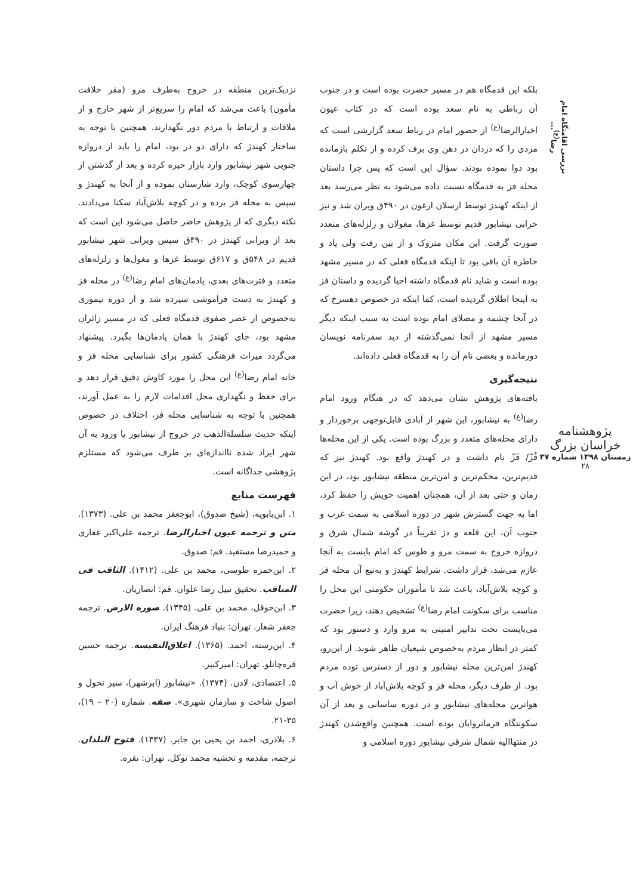بررسی اقامتگاه امام رضا<sup>(ع)</sup>...
پژوهشنامه خراسان بزرگ
زمستان ۱۳۹۸ شماره ۳۷
۲۸
بلکه این قدمگاه هم در مسیر حضرت بوده است و در جنوب آن رباطی به نام سعد بوده است که در کتاب عیون اخبارالرضا<sup>(ع)</sup> از حضور امام در رباط سعد گزارشی است که مردی را که دزدان در دهن وی برف کرده و از تکلم بازمانده بود دوا نموده بودند. سؤال این است که پس چرا داستان محله فز به قدمگاه نسبت داده می‌شود به نظر می‌رسد بعد از اینکه کهندژ توسط ارسلان ارغون در ۴۹۰ق ویران شد و نیز خرابی نیشابور قدیم توسط غزها، مغولان و زلزله‌های متعدد صورت گرفت. این مکان متروک و از بین رفت ولی یاد و خاطره آن باقی بود تا اینکه قدمگاه فعلی که در مسیر مشهد بوده است و شاید نام قدمگاه داشته احیا گردیده و داستان فز به اینجا اطلاق گردیده است، کما اینکه در خصوص دهسرخ که در آنجا چشمه و مصلای امام بوده است به سبب اینکه دیگر مسیر مشهد از آنجا نمی‌گذشته از دید سفرنامه نویسان دورمانده و بعضی نام آن را به قدمگاه فعلی داده‌اند.
نتیجه‌گیری
یافته‌های پژوهش نشان می‌دهد که در هنگام ورود امام رضا<sup>(ع)</sup> به نیشابور، این شهر از آبادی قابل‌توجهی برخوردار و دارای محله‌های متعدد و بزرگ بوده است. یکی از این محله‌ها فُزّ/ فَزّ نام داشت و در کهندژ واقع بود. کهندژ نیز که قدیم‌ترین، محکم‌ترین و امن‌ترین منطقه نیشابور بود، در این زمان و حتی بعد از آن، همچنان اهمیت خویش را حفظ کرد، اما به جهت گسترش شهر در دوره اسلامی به سمت غرب و جنوب آن، این قلعه و دژ تقریباً در گوشه شمال شرق و دروازه خروج به سمت مرو و طوس که امام بایست به آنجا عازم می‌شد، قرار داشت. شرایط کهندژ و به‌تبع آن محله فز و کوچه بلاش‌آباد، باعث شد تا مأموران حکومتی این محل را مناسب برای سکونت امام رضا<sup>(ع)</sup> تشخیص دهند، زیرا حضرت می‌بایست تحت تدابیر امنیتی به مرو وارد و دستور بود که کمتر در انظار مردم به‌خصوص شیعیان ظاهر شوند. از این‌رو، کهندژ امن‌ترین محله نیشابور و دور از دسترس توده مردم بود. از طرف دیگر، محله فز و کوچه بلاش‌آباد از خوش آب و هواترین محله‌های نیشابور و در دوره ساسانی و بعد از آن سکونتگاه فرمانروایان بوده است. همچنین واقع‌شدن کهندژ در منتهاالیه شمال شرقی نیشابور دوره اسلامی و
نزدیک‌ترین منطقه در خروج به‌طرف مرو (مقر خلافت مأمون) باعث می‌شد که امام را سریع‌تر از شهر خارج و از ملاقات و ارتباط با مردم دور نگهدارند. همچنین با توجه به ساختار کهندژ که دارای دو در بود، امام را باید از دروازه جنوبی شهر نیشابور وارد بازار حیره کرده و بعد از گذشتن از چهارسوی کوچک، وارد شارستان نموده و از آنجا به کهندژ و سپس به محله فز برده و در کوچه بلاش‌آباد سکنا می‌دادند. نکته دیگری که از پژوهش حاضر حاصل می‌شود این است که بعد از ویرانی کهندژ در ۴۹۰ق سپس ویرانی شهر نیشابور قدیم در ۵۴۸ق و ۶۱۷ق توسط غزها و مغول‌ها و زلزله‌های متعدد و فترت‌های بعدی، یادمان‌های امام رضا<sup>(ع)</sup> در محله فز و کهندژ به دست فراموشی سپرده شد و از دوره تیموری به‌خصوص از عصر صفوی قدمگاه فعلی که در مسیر زائران مشهد بود، جای کهندژ با همان یادمان‌ها بگیرد. پیشنهاد می‌گردد میراث فرهنگی کشور برای شناسایی محله فز و خانه امام رضا<sup>(ع)</sup> این محل را مورد کاوش دقیق قرار دهد و برای حفظ و نگهداری محل اقدامات لازم را به عمل آورند، همچنین با توجه به شناسایی محله فز، اختلاف در خصوص اینکه حدیث سلسلةالذهب در خروج از نیشابور یا ورود به آن شهر ایراد شده تااندازه‌ای بر طرف می‌شود که مستلزم پژوهشی جداگانه است.
فهرست منابع
۱. ابن‌بابویه، (شیخ صدوق)، ابوجعفر محمد بن علی. (۱۳۷۳). متن و ترجمه عیون اخبارالرضا. ترجمه علی‌اکبر غفاری و حمیدرضا مستفید. قم: صدوق.
۲. ابن‌حمزه طوسی، محمد بن علی. (۱۴۱۲). الثاقب فی المناقب. تحقیق نبیل رضا علوان. قم: انصاریان.
۳. ابن‌حوقل، محمد بن علی. (۱۳۴۵). صوره الارض. ترجمه جعفر شعار. تهران: بنیاد فرهنگ ایران.
۴. ابن‌رسته، احمد. (۱۳۶۵). اعلاق‌النفیسه. ترجمه حسین قره‌چانلو. تهران: امیرکبیر.
۵. اعتضادی، لادن. (۱۳۷۴). «نیشابور (ابرشهر)، سیر تحول و اصول شاخت و سازمان شهری». صفه. شماره (۲۰ – ۱۹)، ۳۵-۲۱.
۶. بلاذری، احمد بن یحیی بن جابر. (۱۳۳۷). فتوح البلدان. ترجمه، مقدمه و تحشیه محمد توکل. تهران: نقره.